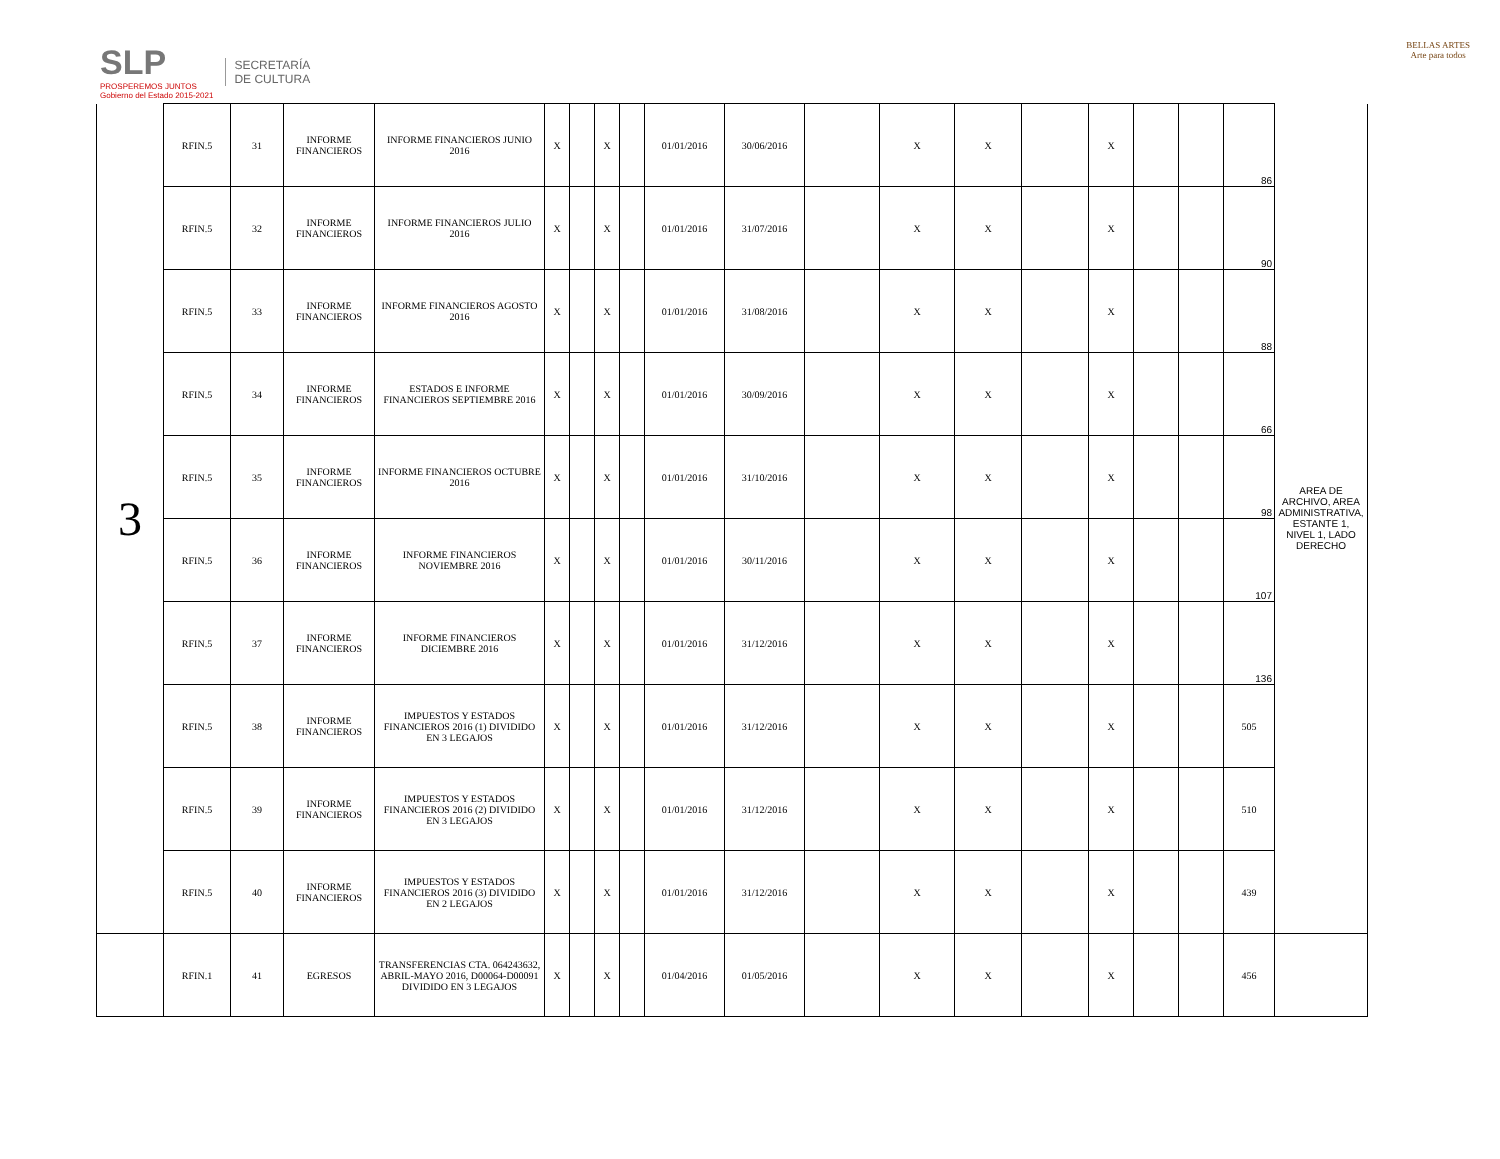SLP
PROSPEREMOS JUNTOS
Gobierno del Estado 2015-2021
SECRETARÍA
DE CULTURA
BELLAS ARTES
Arte para todos
| 3 | RFIN.5 | 31 | INFORME FINANCIEROS | INFORME FINANCIEROS JUNIO 2016 | X | | X | | 01/01/2016 | 30/06/2016 | | X | X | | X | | | 86 | AREA DE ARCHIVO, AREA ADMINISTRATIVA, ESTANTE 1, NIVEL 1, LADO DERECHO |
| | RFIN.5 | 32 | INFORME FINANCIEROS | INFORME FINANCIEROS JULIO 2016 | X | | X | | 01/01/2016 | 31/07/2016 | | X | X | | X | | | 90 | |
| | RFIN.5 | 33 | INFORME FINANCIEROS | INFORME FINANCIEROS AGOSTO 2016 | X | | X | | 01/01/2016 | 31/08/2016 | | X | X | | X | | | 88 | |
| | RFIN.5 | 34 | INFORME FINANCIEROS | ESTADOS E INFORME FINANCIEROS SEPTIEMBRE 2016 | X | | X | | 01/01/2016 | 30/09/2016 | | X | X | | X | | | 66 | |
| | RFIN.5 | 35 | INFORME FINANCIEROS | INFORME FINANCIEROS OCTUBRE 2016 | X | | X | | 01/01/2016 | 31/10/2016 | | X | X | | X | | | 98 | |
| | RFIN.5 | 36 | INFORME FINANCIEROS | INFORME FINANCIEROS NOVIEMBRE 2016 | X | | X | | 01/01/2016 | 30/11/2016 | | X | X | | X | | | 107 | |
| | RFIN.5 | 37 | INFORME FINANCIEROS | INFORME FINANCIEROS DICIEMBRE 2016 | X | | X | | 01/01/2016 | 31/12/2016 | | X | X | | X | | | 136 | |
| | RFIN.5 | 38 | INFORME FINANCIEROS | IMPUESTOS Y ESTADOS FINANCIEROS 2016 (1) DIVIDIDO EN 3 LEGAJOS | X | | X | | 01/01/2016 | 31/12/2016 | | X | X | | X | | | 505 | |
| | RFIN.5 | 39 | INFORME FINANCIEROS | IMPUESTOS Y ESTADOS FINANCIEROS 2016 (2) DIVIDIDO EN 3 LEGAJOS | X | | X | | 01/01/2016 | 31/12/2016 | | X | X | | X | | | 510 | |
| | RFIN.5 | 40 | INFORME FINANCIEROS | IMPUESTOS Y ESTADOS FINANCIEROS 2016 (3) DIVIDIDO EN 2 LEGAJOS | X | | X | | 01/01/2016 | 31/12/2016 | | X | X | | X | | | 439 | |
| | RFIN.1 | 41 | EGRESOS | TRANSFERENCIAS CTA. 064243632, ABRIL-MAYO 2016, D00064-D00091 DIVIDIDO EN 3 LEGAJOS | X | | X | | 01/04/2016 | 01/05/2016 | | X | X | | X | | | 456 | |